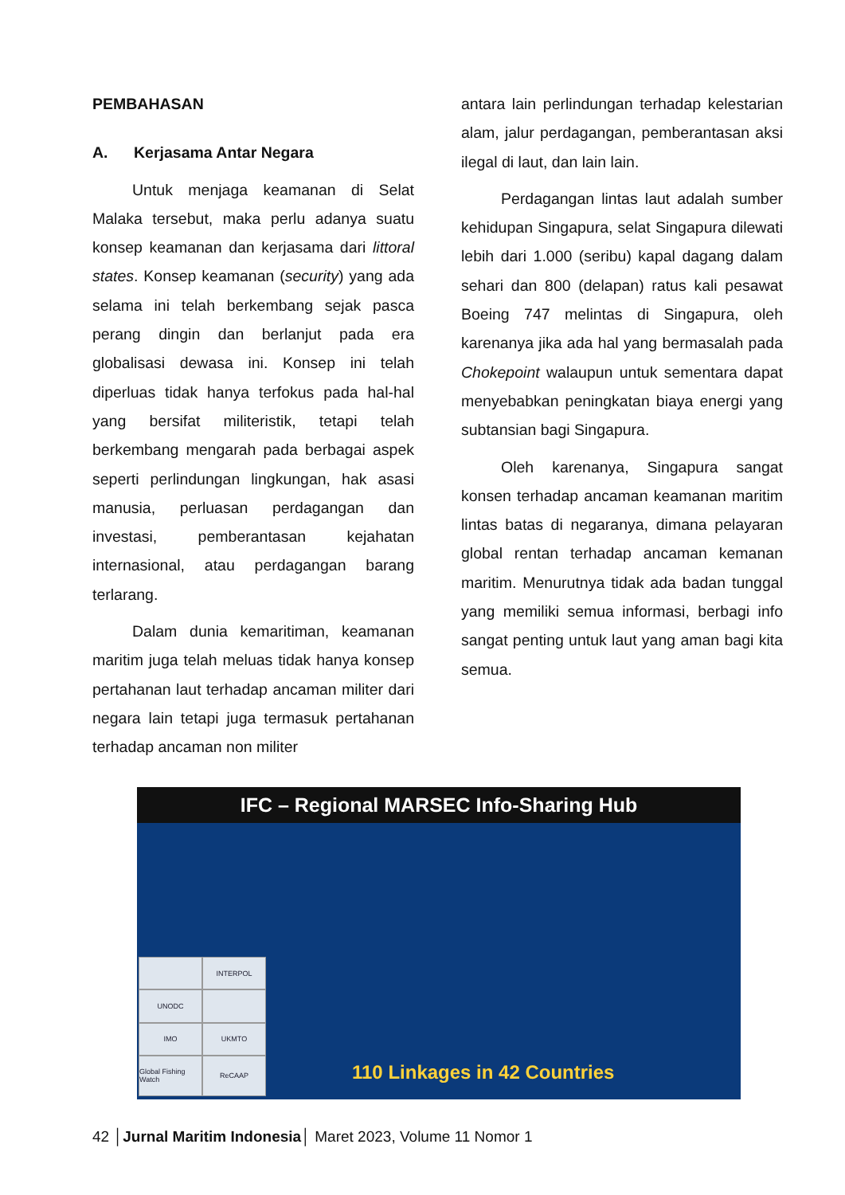PEMBAHASAN
A. Kerjasama Antar Negara
Untuk menjaga keamanan di Selat Malaka tersebut, maka perlu adanya suatu konsep keamanan dan kerjasama dari littoral states. Konsep keamanan (security) yang ada selama ini telah berkembang sejak pasca perang dingin dan berlanjut pada era globalisasi dewasa ini. Konsep ini telah diperluas tidak hanya terfokus pada hal-hal yang bersifat militeristik, tetapi telah berkembang mengarah pada berbagai aspek seperti perlindungan lingkungan, hak asasi manusia, perluasan perdagangan dan investasi, pemberantasan kejahatan internasional, atau perdagangan barang terlarang.
Dalam dunia kemaritiman, keamanan maritim juga telah meluas tidak hanya konsep pertahanan laut terhadap ancaman militer dari negara lain tetapi juga termasuk pertahanan terhadap ancaman non militer
antara lain perlindungan terhadap kelestarian alam, jalur perdagangan, pemberantasan aksi ilegal di laut, dan lain lain.
Perdagangan lintas laut adalah sumber kehidupan Singapura, selat Singapura dilewati lebih dari 1.000 (seribu) kapal dagang dalam sehari dan 800 (delapan) ratus kali pesawat Boeing 747 melintas di Singapura, oleh karenanya jika ada hal yang bermasalah pada Chokepoint walaupun untuk sementara dapat menyebabkan peningkatan biaya energi yang subtansian bagi Singapura.
Oleh karenanya, Singapura sangat konsen terhadap ancaman keamanan maritim lintas batas di negaranya, dimana pelayaran global rentan terhadap ancaman kemanan maritim. Menurutnya tidak ada badan tunggal yang memiliki semua informasi, berbagi info sangat penting untuk laut yang aman bagi kita semua.
IFC – Regional MARSEC Info-Sharing Hub
INTERPOL UNODC IMO UKMTO Global Fishing Watch ReCAAP
110 Linkages in 42 Countries
42 │Jurnal Maritim Indonesia│ Maret 2023, Volume 11 Nomor 1